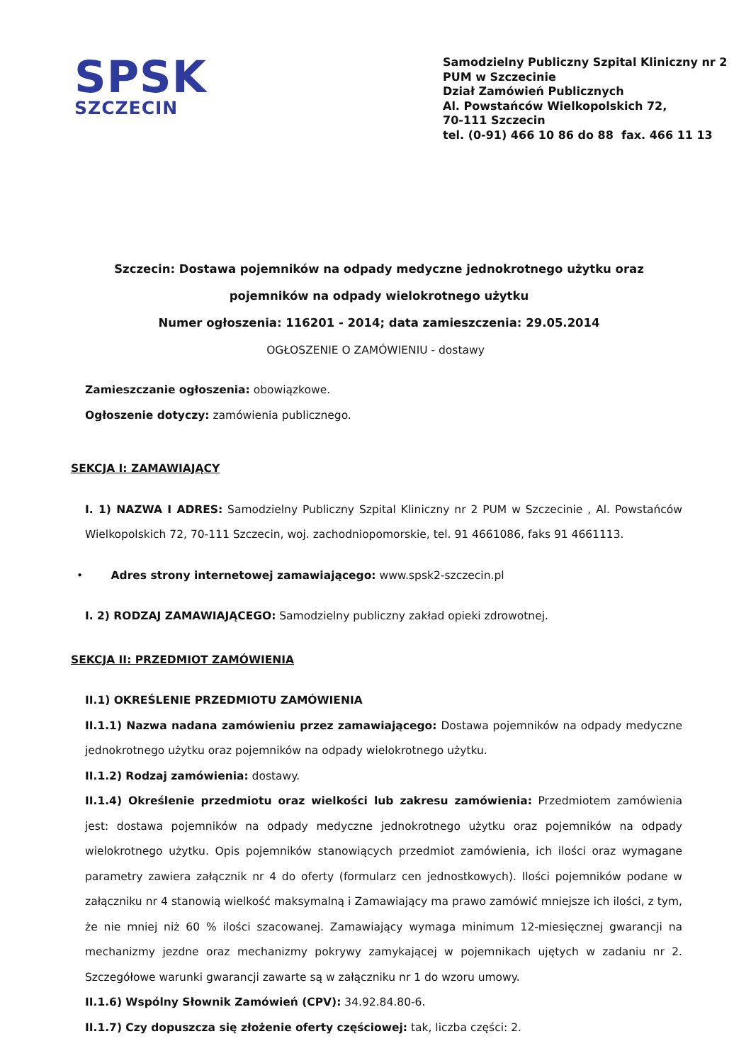SPSK
SZCZECIN
Samodzielny Publiczny Szpital Kliniczny nr 2
PUM w Szczecinie
Dział Zamówień Publicznych
Al. Powstańców Wielkopolskich 72,
70-111 Szczecin
tel. (0-91) 466 10 86 do 88 fax. 466 11 13
Szczecin: Dostawa pojemników na odpady medyczne jednokrotnego użytku oraz pojemników na odpady wielokrotnego użytku
Numer ogłoszenia: 116201 - 2014; data zamieszczenia: 29.05.2014
OGŁOSZENIE O ZAMÓWIENIU - dostawy
Zamieszczanie ogłoszenia: obowiązkowe.
Ogłoszenie dotyczy: zamówienia publicznego.
SEKCJA I: ZAMAWIAJĄCY
I. 1) NAZWA I ADRES: Samodzielny Publiczny Szpital Kliniczny nr 2 PUM w Szczecinie , Al. Powstańców Wielkopolskich 72, 70-111 Szczecin, woj. zachodniopomorskie, tel. 91 4661086, faks 91 4661113.
• Adres strony internetowej zamawiającego: www.spsk2-szczecin.pl
I. 2) RODZAJ ZAMAWIAJĄCEGO: Samodzielny publiczny zakład opieki zdrowotnej.
SEKCJA II: PRZEDMIOT ZAMÓWIENIA
II.1) OKREŚLENIE PRZEDMIOTU ZAMÓWIENIA
II.1.1) Nazwa nadana zamówieniu przez zamawiającego: Dostawa pojemników na odpady medyczne jednokrotnego użytku oraz pojemników na odpady wielokrotnego użytku.
II.1.2) Rodzaj zamówienia: dostawy.
II.1.4) Określenie przedmiotu oraz wielkości lub zakresu zamówienia: Przedmiotem zamówienia jest: dostawa pojemników na odpady medyczne jednokrotnego użytku oraz pojemników na odpady wielokrotnego użytku. Opis pojemników stanowiących przedmiot zamówienia, ich ilości oraz wymagane parametry zawiera załącznik nr 4 do oferty (formularz cen jednostkowych). Ilości pojemników podane w załączniku nr 4 stanowią wielkość maksymalną i Zamawiający ma prawo zamówić mniejsze ich ilości, z tym, że nie mniej niż 60 % ilości szacowanej. Zamawiający wymaga minimum 12-miesięcznej gwarancji na mechanizmy jezdne oraz mechanizmy pokrywy zamykającej w pojemnikach ujętych w zadaniu nr 2. Szczegółowe warunki gwarancji zawarte są w załączniku nr 1 do wzoru umowy.
II.1.6) Wspólny Słownik Zamówień (CPV): 34.92.84.80-6.
II.1.7) Czy dopuszcza się złożenie oferty częściowej: tak, liczba części: 2.